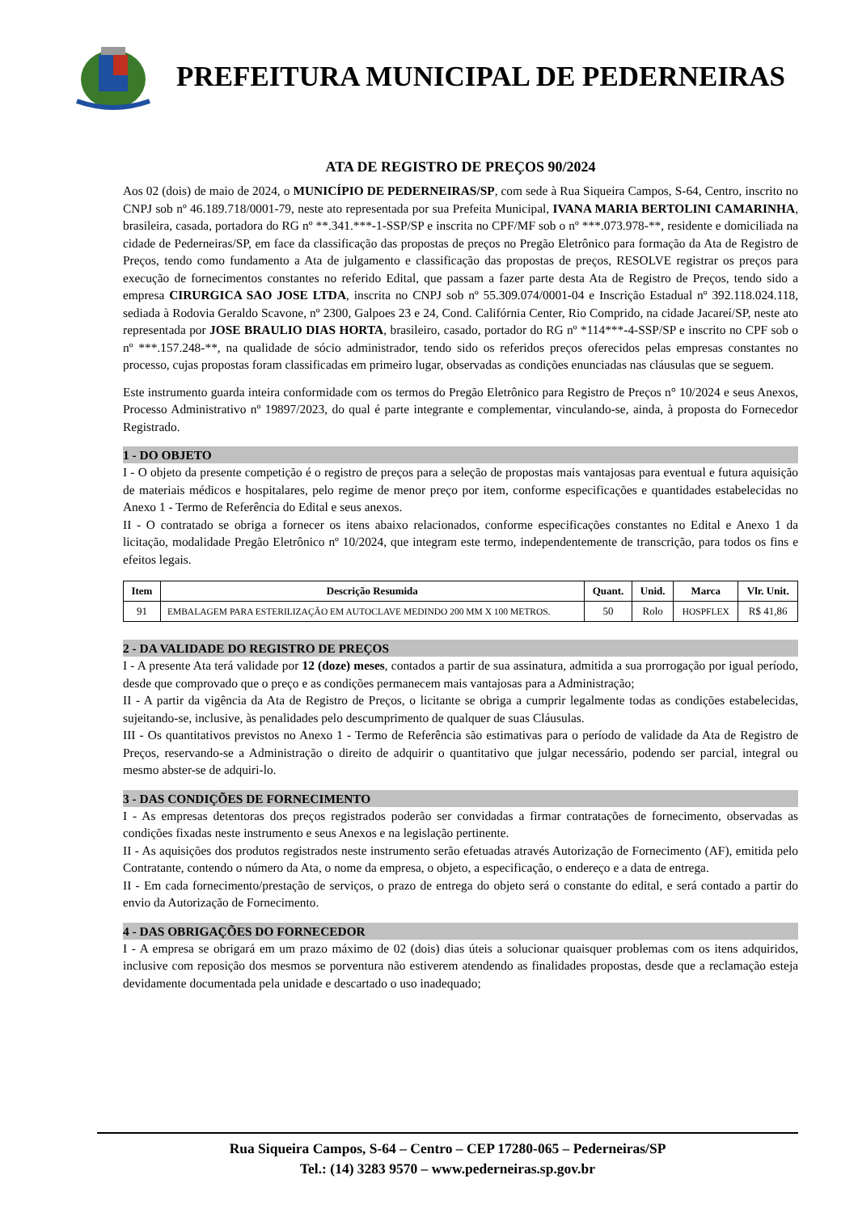PREFEITURA MUNICIPAL DE PEDERNEIRAS
ATA DE REGISTRO DE PREÇOS 90/2024
Aos 02 (dois) de maio de 2024, o MUNICÍPIO DE PEDERNEIRAS/SP, com sede à Rua Siqueira Campos, S-64, Centro, inscrito no CNPJ sob nº 46.189.718/0001-79, neste ato representada por sua Prefeita Municipal, IVANA MARIA BERTOLINI CAMARINHA, brasileira, casada, portadora do RG nº **.341.***-1-SSP/SP e inscrita no CPF/MF sob o nº ***.073.978-**, residente e domiciliada na cidade de Pederneiras/SP, em face da classificação das propostas de preços no Pregão Eletrônico para formação da Ata de Registro de Preços, tendo como fundamento a Ata de julgamento e classificação das propostas de preços, RESOLVE registrar os preços para execução de fornecimentos constantes no referido Edital, que passam a fazer parte desta Ata de Registro de Preços, tendo sido a empresa CIRURGICA SAO JOSE LTDA, inscrita no CNPJ sob nº 55.309.074/0001-04 e Inscrição Estadual nº 392.118.024.118, sediada à Rodovia Geraldo Scavone, nº 2300, Galpoes 23 e 24, Cond. Califórnia Center, Rio Comprido, na cidade Jacareí/SP, neste ato representada por JOSE BRAULIO DIAS HORTA, brasileiro, casado, portador do RG nº *114***-4-SSP/SP e inscrito no CPF sob o nº ***.157.248-**, na qualidade de sócio administrador, tendo sido os referidos preços oferecidos pelas empresas constantes no processo, cujas propostas foram classificadas em primeiro lugar, observadas as condições enunciadas nas cláusulas que se seguem.
Este instrumento guarda inteira conformidade com os termos do Pregão Eletrônico para Registro de Preços n° 10/2024 e seus Anexos, Processo Administrativo nº 19897/2023, do qual é parte integrante e complementar, vinculando-se, ainda, à proposta do Fornecedor Registrado.
1 - DO OBJETO
I - O objeto da presente competição é o registro de preços para a seleção de propostas mais vantajosas para eventual e futura aquisição de materiais médicos e hospitalares, pelo regime de menor preço por item, conforme especificações e quantidades estabelecidas no Anexo 1 - Termo de Referência do Edital e seus anexos.
II - O contratado se obriga a fornecer os itens abaixo relacionados, conforme especificações constantes no Edital e Anexo 1 da licitação, modalidade Pregão Eletrônico nº 10/2024, que integram este termo, independentemente de transcrição, para todos os fins e efeitos legais.
| Item | Descrição Resumida | Quant. | Unid. | Marca | Vlr. Unit. |
| --- | --- | --- | --- | --- | --- |
| 91 | EMBALAGEM PARA ESTERILIZAÇÃO EM AUTOCLAVE MEDINDO 200 MM X 100 METROS. | 50 | Rolo | HOSPFLEX | R$ 41,86 |
2 - DA VALIDADE DO REGISTRO DE PREÇOS
I - A presente Ata terá validade por 12 (doze) meses, contados a partir de sua assinatura, admitida a sua prorrogação por igual período, desde que comprovado que o preço e as condições permanecem mais vantajosas para a Administração;
II - A partir da vigência da Ata de Registro de Preços, o licitante se obriga a cumprir legalmente todas as condições estabelecidas, sujeitando-se, inclusive, às penalidades pelo descumprimento de qualquer de suas Cláusulas.
III - Os quantitativos previstos no Anexo 1 - Termo de Referência são estimativas para o período de validade da Ata de Registro de Preços, reservando-se a Administração o direito de adquirir o quantitativo que julgar necessário, podendo ser parcial, integral ou mesmo abster-se de adquiri-lo.
3 - DAS CONDIÇÕES DE FORNECIMENTO
I - As empresas detentoras dos preços registrados poderão ser convidadas a firmar contratações de fornecimento, observadas as condições fixadas neste instrumento e seus Anexos e na legislação pertinente.
II - As aquisições dos produtos registrados neste instrumento serão efetuadas através Autorização de Fornecimento (AF), emitida pelo Contratante, contendo o número da Ata, o nome da empresa, o objeto, a especificação, o endereço e a data de entrega.
II - Em cada fornecimento/prestação de serviços, o prazo de entrega do objeto será o constante do edital, e será contado a partir do envio da Autorização de Fornecimento.
4 - DAS OBRIGAÇÕES DO FORNECEDOR
I - A empresa se obrigará em um prazo máximo de 02 (dois) dias úteis a solucionar quaisquer problemas com os itens adquiridos, inclusive com reposição dos mesmos se porventura não estiverem atendendo as finalidades propostas, desde que a reclamação esteja devidamente documentada pela unidade e descartado o uso inadequado;
Rua Siqueira Campos, S-64 – Centro – CEP 17280-065 – Pederneiras/SP
Tel.: (14) 3283 9570 – www.pederneiras.sp.gov.br